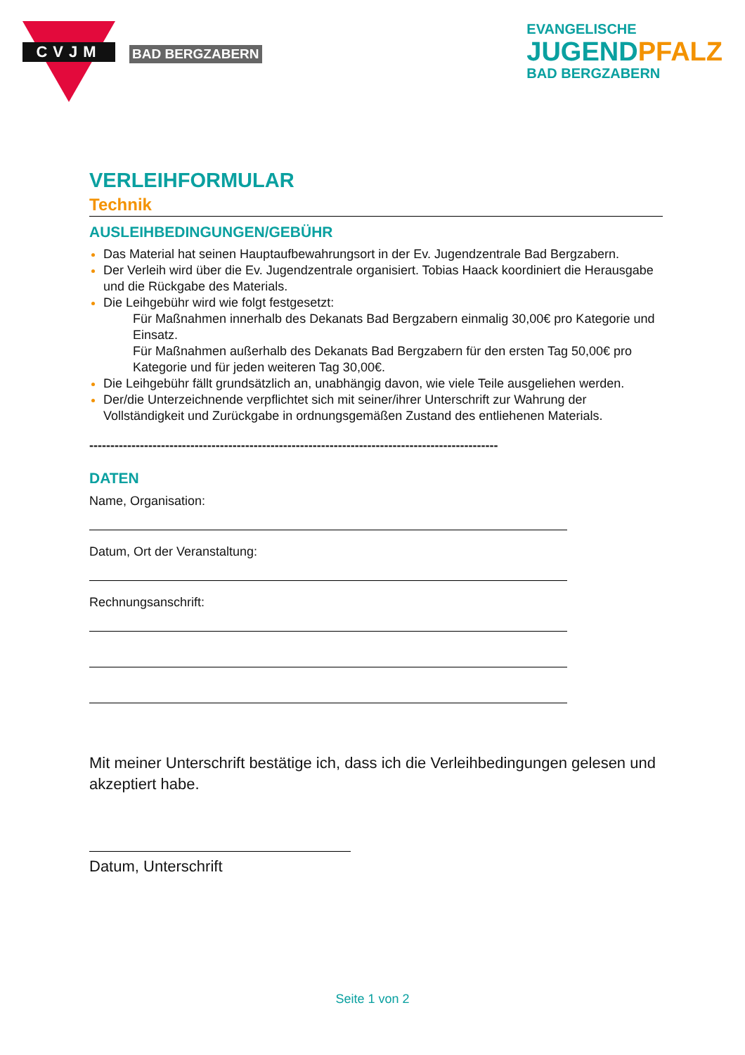CVJM
BAD BERGZABERN
EVANGELISCHE
JUGENDPFALZ
BAD BERGZABERN
VERLEIHFORMULAR
Technik
AUSLEIHBEDINGUNGEN/GEBÜHR
Das Material hat seinen Hauptaufbewahrungsort in der Ev. Jugendzentrale Bad Bergzabern.
Der Verleih wird über die Ev. Jugendzentrale organisiert. Tobias Haack koordiniert die Herausgabe und die Rückgabe des Materials.
Die Leihgebühr wird wie folgt festgesetzt:
Für Maßnahmen innerhalb des Dekanats Bad Bergzabern einmalig 30,00€ pro Kategorie und Einsatz.
Für Maßnahmen außerhalb des Dekanats Bad Bergzabern für den ersten Tag 50,00€ pro Kategorie und für jeden weiteren Tag 30,00€.
Die Leihgebühr fällt grundsätzlich an, unabhängig davon, wie viele Teile ausgeliehen werden.
Der/die Unterzeichnende verpflichtet sich mit seiner/ihrer Unterschrift zur Wahrung der Vollständigkeit und Zurückgabe in ordnungsgemäßen Zustand des entliehenen Materials.
-------------------------------------------------------------------------------------------------
DATEN
Name, Organisation:
Datum, Ort der Veranstaltung:
Rechnungsanschrift:
Mit meiner Unterschrift bestätige ich, dass ich die Verleihbedingungen gelesen und akzeptiert habe.
Datum, Unterschrift
Seite 1 von 2